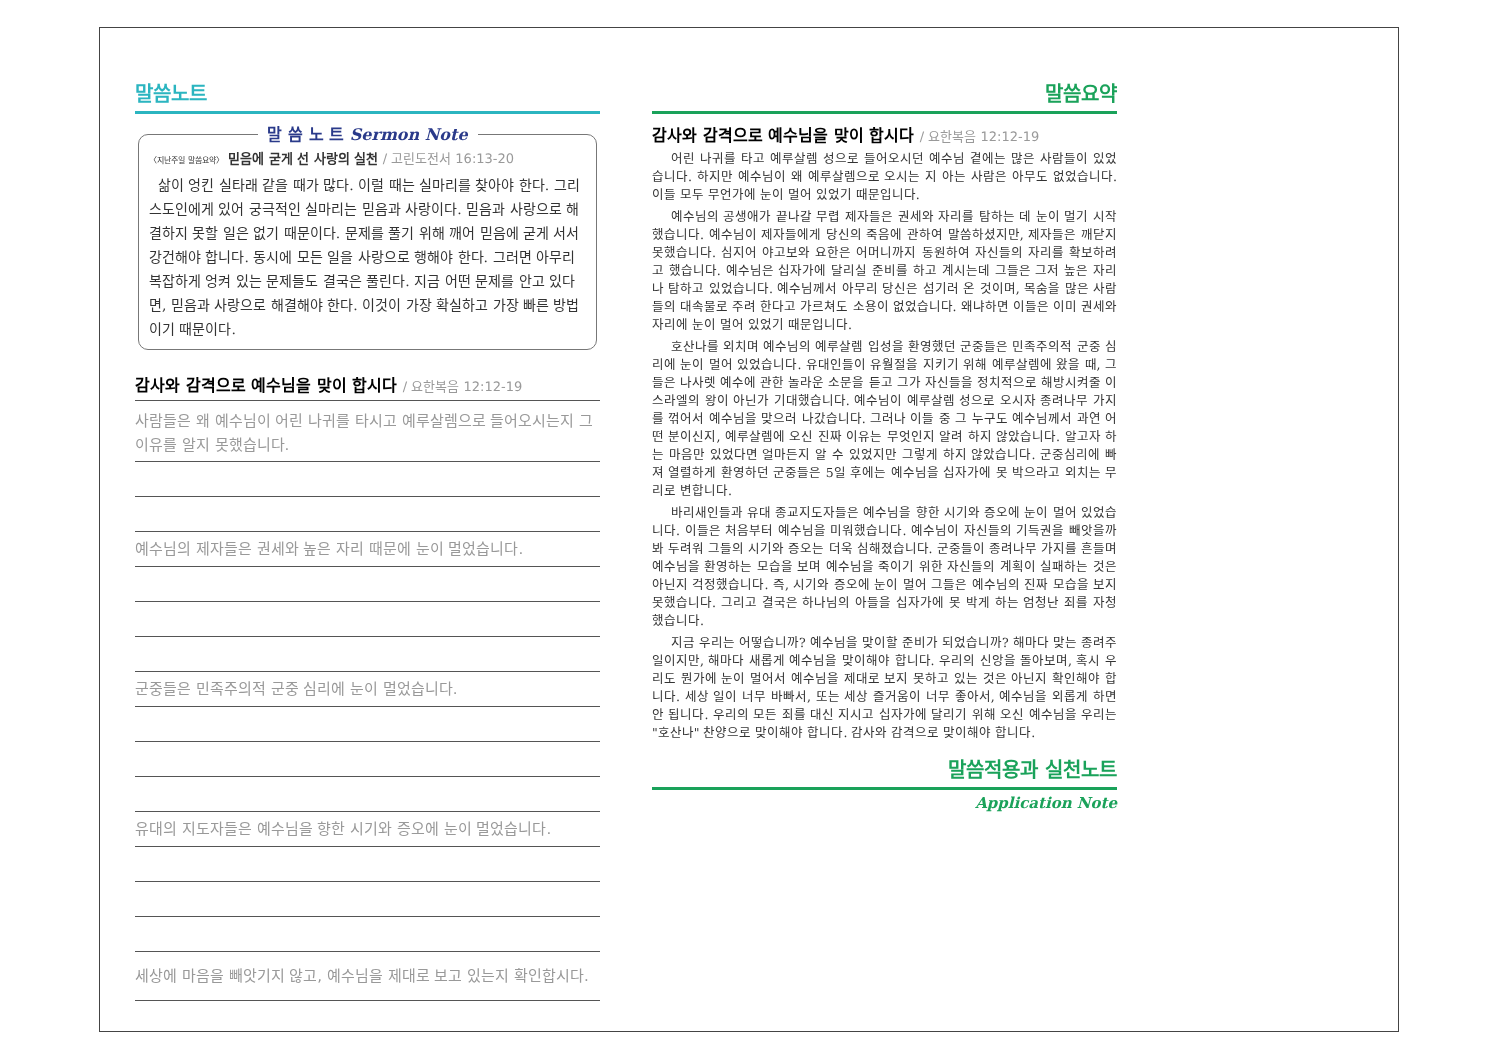말씀노트
말 씀 노 트 Sermon Note
〈지난주일 말씀요약〉 믿음에 굳게 선 사랑의 실천 / 고린도전서 16:13-20
삶이 엉킨 실타래 같을 때가 많다. 이럴 때는 실마리를 찾아야 한다. 그리스도인에게 있어 궁극적인 실마리는 믿음과 사랑이다. 믿음과 사랑으로 해결하지 못할 일은 없기 때문이다. 문제를 풀기 위해 깨어 믿음에 굳게 서서 강건해야 합니다. 동시에 모든 일을 사랑으로 행해야 한다. 그러면 아무리 복잡하게 엉켜 있는 문제들도 결국은 풀린다. 지금 어떤 문제를 안고 있다면, 믿음과 사랑으로 해결해야 한다. 이것이 가장 확실하고 가장 빠른 방법이기 때문이다.
감사와 감격으로 예수님을 맞이 합시다 / 요한복음 12:12-19
사람들은 왜 예수님이 어린 나귀를 타시고 예루살렘으로 들어오시는지 그 이유를 알지 못했습니다.
예수님의 제자들은 권세와 높은 자리 때문에 눈이 멀었습니다.
군중들은 민족주의적 군중 심리에 눈이 멀었습니다.
유대의 지도자들은 예수님을 향한 시기와 증오에 눈이 멀었습니다.
세상에 마음을 빼앗기지 않고, 예수님을 제대로 보고 있는지 확인합시다.
말씀요약
감사와 감격으로 예수님을 맞이 합시다 / 요한복음 12:12-19
어린 나귀를 타고 예루살렘 성으로 들어오시던 예수님 곁에는 많은 사람들이 있었습니다. 하지만 예수님이 왜 예루살렘으로 오시는 지 아는 사람은 아무도 없었습니다. 이들 모두 무언가에 눈이 멀어 있었기 때문입니다.
예수님의 공생애가 끝나갈 무렵 제자들은 권세와 자리를 탐하는 데 눈이 멀기 시작했습니다. 예수님이 제자들에게 당신의 죽음에 관하여 말씀하셨지만, 제자들은 깨닫지 못했습니다. 심지어 야고보와 요한은 어머니까지 동원하여 자신들의 자리를 확보하려고 했습니다. 예수님은 십자가에 달리실 준비를 하고 계시는데 그들은 그저 높은 자리나 탐하고 있었습니다. 예수님께서 아무리 당신은 섬기러 온 것이며, 목숨을 많은 사람들의 대속물로 주려 한다고 가르쳐도 소용이 없었습니다. 왜냐하면 이들은 이미 권세와 자리에 눈이 멀어 있었기 때문입니다.
호산나를 외치며 예수님의 예루살렘 입성을 환영했던 군중들은 민족주의적 군중 심리에 눈이 멀어 있었습니다. 유대인들이 유월절을 지키기 위해 예루살렘에 왔을 때, 그들은 나사렛 예수에 관한 놀라운 소문을 듣고 그가 자신들을 정치적으로 해방시켜줄 이스라엘의 왕이 아닌가 기대했습니다. 예수님이 예루살렘 성으로 오시자 종려나무 가지를 꺾어서 예수님을 맞으러 나갔습니다. 그러나 이들 중 그 누구도 예수님께서 과연 어떤 분이신지, 예루살렘에 오신 진짜 이유는 무엇인지 알려 하지 않았습니다. 알고자 하는 마음만 있었다면 얼마든지 알 수 있었지만 그렇게 하지 않았습니다. 군중심리에 빠져 열렬하게 환영하던 군중들은 5일 후에는 예수님을 십자가에 못 박으라고 외치는 무리로 변합니다.
바리새인들과 유대 종교지도자들은 예수님을 향한 시기와 증오에 눈이 멀어 있었습니다. 이들은 처음부터 예수님을 미워했습니다. 예수님이 자신들의 기득권을 빼앗을까봐 두려워 그들의 시기와 증오는 더욱 심해졌습니다. 군중들이 종려나무 가지를 흔들며 예수님을 환영하는 모습을 보며 예수님을 죽이기 위한 자신들의 계획이 실패하는 것은 아닌지 걱정했습니다. 즉, 시기와 증오에 눈이 멀어 그들은 예수님의 진짜 모습을 보지 못했습니다. 그리고 결국은 하나님의 아들을 십자가에 못 박게 하는 엄청난 죄를 자청했습니다.
지금 우리는 어떻습니까? 예수님을 맞이할 준비가 되었습니까? 해마다 맞는 종려주일이지만, 해마다 새롭게 예수님을 맞이해야 합니다. 우리의 신앙을 돌아보며, 혹시 우리도 뭔가에 눈이 멀어서 예수님을 제대로 보지 못하고 있는 것은 아닌지 확인해야 합니다. 세상 일이 너무 바빠서, 또는 세상 즐거움이 너무 좋아서, 예수님을 외롭게 하면 안 됩니다. 우리의 모든 죄를 대신 지시고 십자가에 달리기 위해 오신 예수님을 우리는 "호산나" 찬양으로 맞이해야 합니다. 감사와 감격으로 맞이해야 합니다.
말씀적용과 실천노트
Application Note